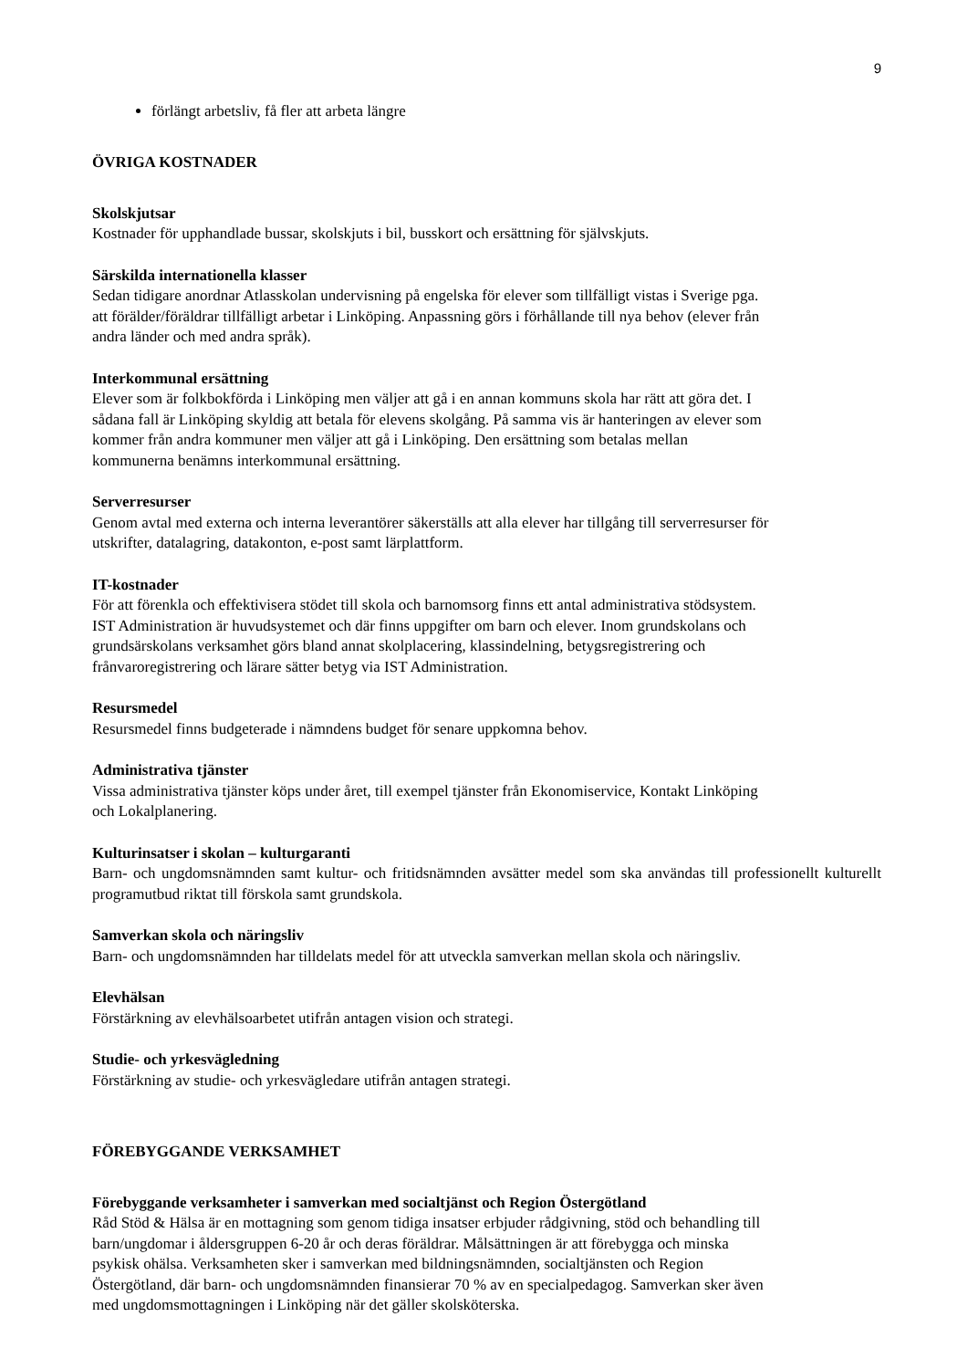9
förlängt arbetsliv, få fler att arbeta längre
ÖVRIGA KOSTNADER
Skolskjutsar
Kostnader för upphandlade bussar, skolskjuts i bil, busskort och ersättning för självskjuts.
Särskilda internationella klasser
Sedan tidigare anordnar Atlasskolan undervisning på engelska för elever som tillfälligt vistas i Sverige pga.
att förälder/föräldrar tillfälligt arbetar i Linköping. Anpassning görs i förhållande till nya behov (elever från
andra länder och med andra språk).
Interkommunal ersättning
Elever som är folkbokförda i Linköping men väljer att gå i en annan kommuns skola har rätt att göra det. I
sådana fall är Linköping skyldig att betala för elevens skolgång. På samma vis är hanteringen av elever som
kommer från andra kommuner men väljer att gå i Linköping. Den ersättning som betalas mellan
kommunerna benämns interkommunal ersättning.
Serverresurser
Genom avtal med externa och interna leverantörer säkerställs att alla elever har tillgång till serverresurser för
utskrifter, datalagring, datakonton, e-post samt lärplattform.
IT-kostnader
För att förenkla och effektivisera stödet till skola och barnomsorg finns ett antal administrativa stödsystem.
IST Administration är huvudsystemet och där finns uppgifter om barn och elever. Inom grundskolans och
grundsärskolans verksamhet görs bland annat skolplacering, klassindelning, betygsregistrering och
frånvaroregistrering och lärare sätter betyg via IST Administration.
Resursmedel
Resursmedel finns budgeterade i nämndens budget för senare uppkomna behov.
Administrativa tjänster
Vissa administrativa tjänster köps under året, till exempel tjänster från Ekonomiservice, Kontakt Linköping
och Lokalplanering.
Kulturinsatser i skolan – kulturgaranti
Barn- och ungdomsnämnden samt kultur- och fritidsnämnden avsätter medel som ska användas till professionellt kulturellt programutbud riktat till förskola samt grundskola.
Samverkan skola och näringsliv
Barn- och ungdomsnämnden har tilldelats medel för att utveckla samverkan mellan skola och näringsliv.
Elevhälsan
Förstärkning av elevhälsoarbetet utifrån antagen vision och strategi.
Studie- och yrkesvägledning
Förstärkning av studie- och yrkesvägledare utifrån antagen strategi.
FÖREBYGGANDE VERKSAMHET
Förebyggande verksamheter i samverkan med socialtjänst och Region Östergötland
Råd Stöd & Hälsa är en mottagning som genom tidiga insatser erbjuder rådgivning, stöd och behandling till
barn/ungdomar i åldersgruppen 6-20 år och deras föräldrar. Målsättningen är att förebygga och minska
psykisk ohälsa. Verksamheten sker i samverkan med bildningsnämnden, socialtjänsten och Region
Östergötland, där barn- och ungdomsnämnden finansierar 70 % av en specialpedagog. Samverkan sker även
med ungdomsmottagningen i Linköping när det gäller skolsköterska.